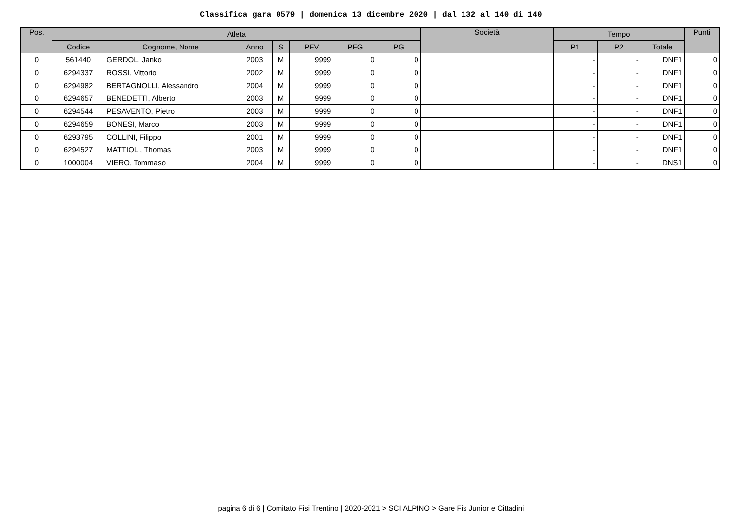Classifica gara 0579 | domenica 13 dicembre 2020 | dal 132 al 140 di 140
| Pos. | Atleta | | | | | | | Società | Tempo | | | Punti |
| --- | --- | --- | --- | --- | --- | --- | --- | --- | --- | --- | --- | --- |
| | Codice | Cognome, Nome | Anno | S | PFV | PFG | PG | | P1 | P2 | Totale | |
| 0 | 561440 | GERDOL, Janko | 2003 | M | 9999 | 0 | 0 | | - | - | DNF1 | 0 |
| 0 | 6294337 | ROSSI, Vittorio | 2002 | M | 9999 | 0 | 0 | | - | - | DNF1 | 0 |
| 0 | 6294982 | BERTAGNOLLI, Alessandro | 2004 | M | 9999 | 0 | 0 | | - | - | DNF1 | 0 |
| 0 | 6294657 | BENEDETTI, Alberto | 2003 | M | 9999 | 0 | 0 | | - | - | DNF1 | 0 |
| 0 | 6294544 | PESAVENTO, Pietro | 2003 | M | 9999 | 0 | 0 | | - | - | DNF1 | 0 |
| 0 | 6294659 | BONESI, Marco | 2003 | M | 9999 | 0 | 0 | | - | - | DNF1 | 0 |
| 0 | 6293795 | COLLINI, Filippo | 2001 | M | 9999 | 0 | 0 | | - | - | DNF1 | 0 |
| 0 | 6294527 | MATTIOLI, Thomas | 2003 | M | 9999 | 0 | 0 | | - | - | DNF1 | 0 |
| 0 | 1000004 | VIERO, Tommaso | 2004 | M | 9999 | 0 | 0 | | - | - | DNS1 | 0 |
pagina 6 di 6 | Comitato Fisi Trentino | 2020-2021 > SCI ALPINO > Gare Fis Junior e Cittadini